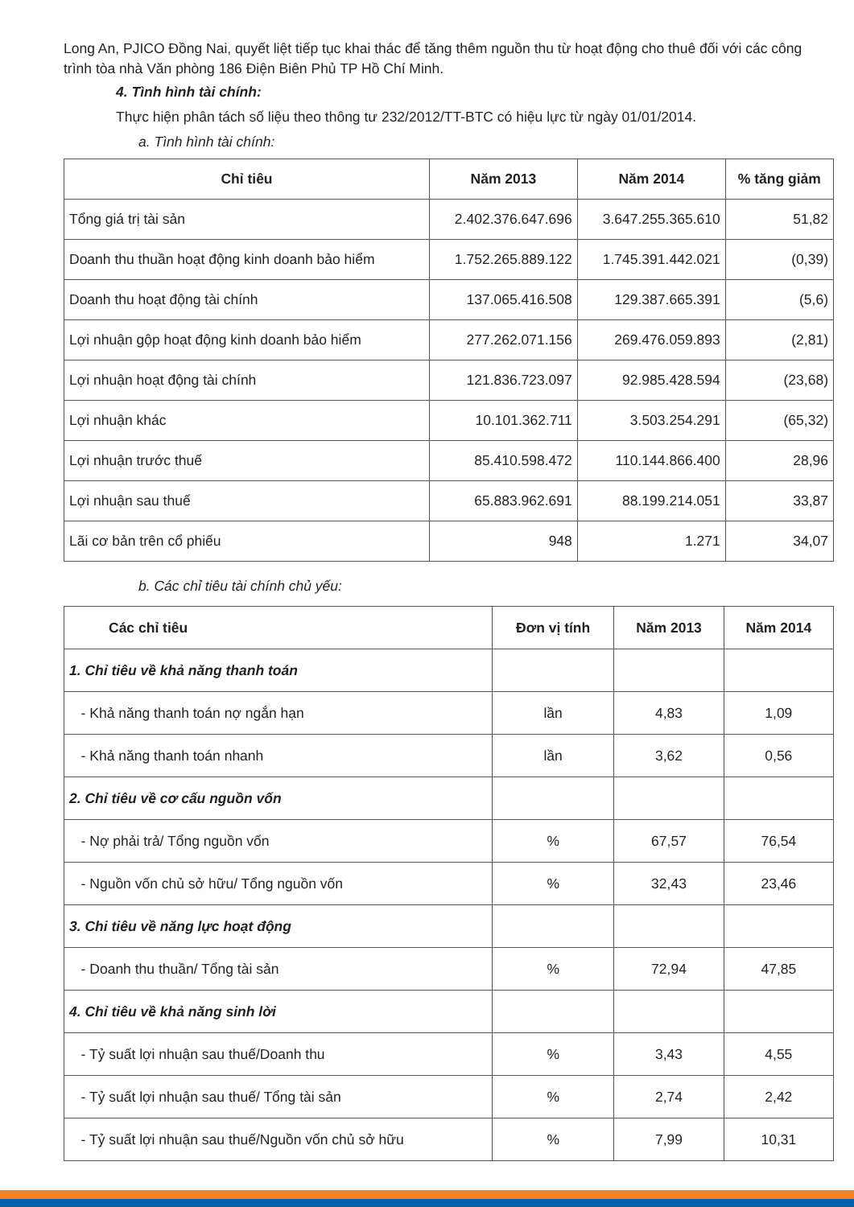Long An, PJICO Đồng Nai, quyết liệt tiếp tục khai thác để tăng thêm nguồn thu từ hoạt động cho thuê đối với các công trình tòa nhà Văn phòng 186 Điện Biên Phủ TP Hồ Chí Minh.
4. Tình hình tài chính:
Thực hiện phân tách số liệu theo thông tư 232/2012/TT-BTC có hiệu lực từ ngày 01/01/2014.
a. Tình hình tài chính:
| Chỉ tiêu | Năm 2013 | Năm 2014 | % tăng giảm |
| --- | --- | --- | --- |
| Tổng giá trị tài sản | 2.402.376.647.696 | 3.647.255.365.610 | 51,82 |
| Doanh thu thuần hoạt động kinh doanh bảo hiểm | 1.752.265.889.122 | 1.745.391.442.021 | (0,39) |
| Doanh thu hoạt động tài chính | 137.065.416.508 | 129.387.665.391 | (5,6) |
| Lợi nhuận gộp hoạt động kinh doanh bảo hiểm | 277.262.071.156 | 269.476.059.893 | (2,81) |
| Lợi nhuận hoạt động tài chính | 121.836.723.097 | 92.985.428.594 | (23,68) |
| Lợi nhuận khác | 10.101.362.711 | 3.503.254.291 | (65,32) |
| Lợi nhuận trước thuế | 85.410.598.472 | 110.144.866.400 | 28,96 |
| Lợi nhuận sau thuế | 65.883.962.691 | 88.199.214.051 | 33,87 |
| Lãi cơ bản trên cổ phiếu | 948 | 1.271 | 34,07 |
b. Các chỉ tiêu tài chính chủ yếu:
| Các chỉ tiêu | Đơn vị tính | Năm 2013 | Năm 2014 |
| --- | --- | --- | --- |
| 1. Chỉ tiêu về khả năng thanh toán | | | |
| - Khả năng thanh toán nợ ngắn hạn | lần | 4,83 | 1,09 |
| - Khả năng thanh toán nhanh | lần | 3,62 | 0,56 |
| 2. Chỉ tiêu về cơ cấu nguồn vốn | | | |
| - Nợ phải trả/ Tổng nguồn vốn | % | 67,57 | 76,54 |
| - Nguồn vốn chủ sở hữu/ Tổng nguồn vốn | % | 32,43 | 23,46 |
| 3. Chi tiêu về năng lực hoạt động | | | |
| - Doanh thu thuần/ Tổng tài sản | % | 72,94 | 47,85 |
| 4. Chỉ tiêu về khả năng sinh lời | | | |
| - Tỷ suất lợi nhuận sau thuế/Doanh thu | % | 3,43 | 4,55 |
| - Tỷ suất lợi nhuận sau thuế/ Tổng tài sản | % | 2,74 | 2,42 |
| - Tỷ suất lợi nhuận sau thuế/Nguồn vốn chủ sở hữu | % | 7,99 | 10,31 |